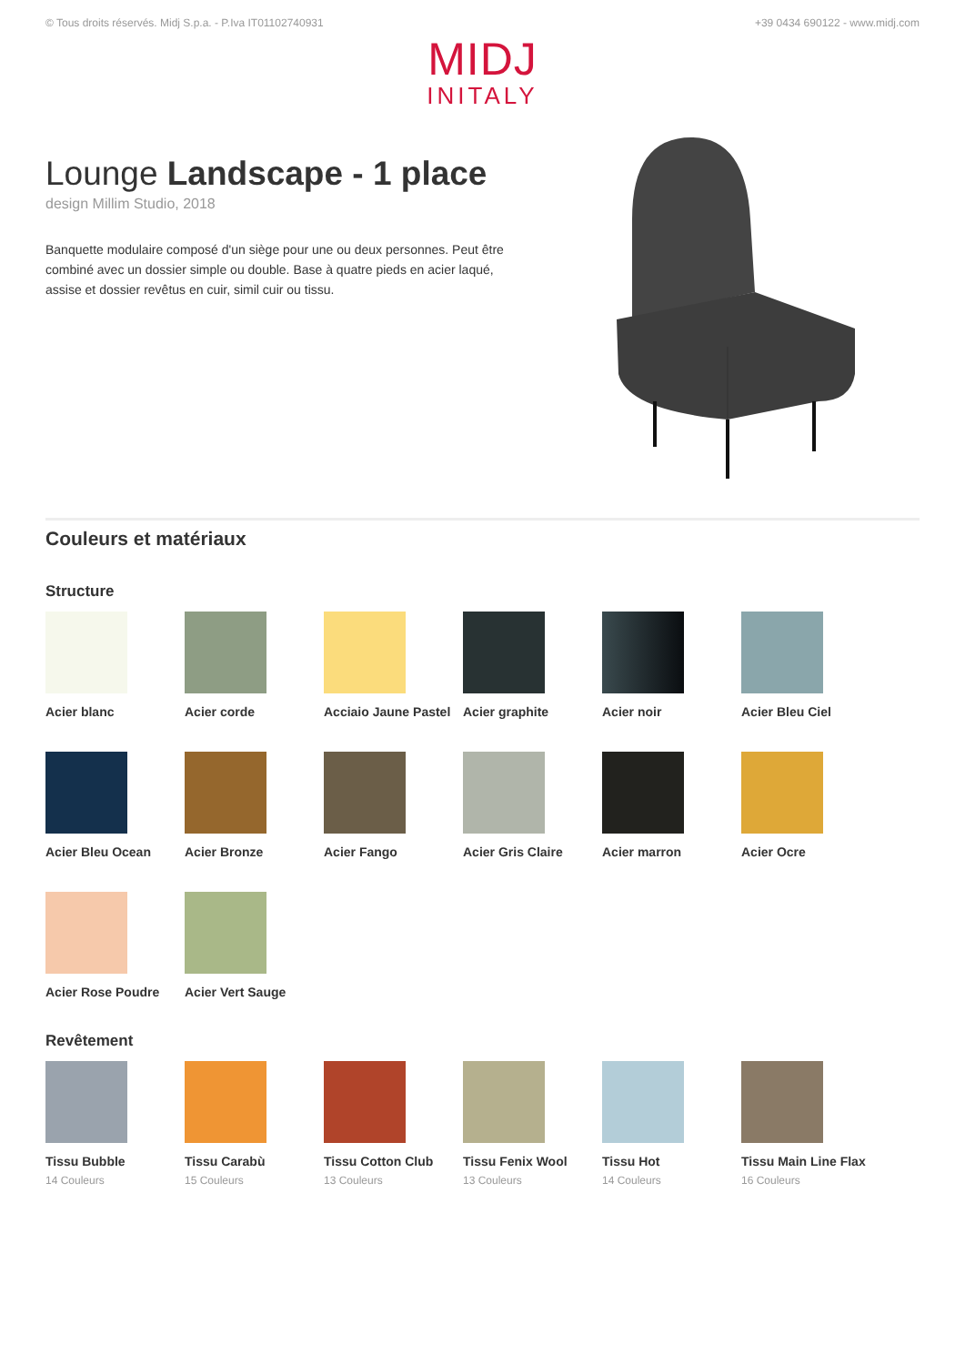© Tous droits réservés. Midj S.p.a. - P.Iva IT01102740931 +39 0434 690122 - www.midj.com
MIDJ
INITALY
Lounge Landscape - 1 place
design Millim Studio, 2018
Banquette modulaire composé d'un siège pour une ou deux personnes. Peut être combiné avec un dossier simple ou double. Base à quatre pieds en acier laqué, assise et dossier revêtus en cuir, simil cuir ou tissu.
Couleurs et matériaux
Structure
Acier blanc
Acier corde
Acciaio Jaune Pastel
Acier graphite
Acier noir
Acier Bleu Ciel
Acier Bleu Ocean
Acier Bronze
Acier Fango
Acier Gris Claire
Acier marron
Acier Ocre
Acier Rose Poudre
Acier Vert Sauge
Revêtement
Tissu Bubble
14 Couleurs
Tissu Carabù
15 Couleurs
Tissu Cotton Club
13 Couleurs
Tissu Fenix Wool
13 Couleurs
Tissu Hot
14 Couleurs
Tissu Main Line Flax
16 Couleurs